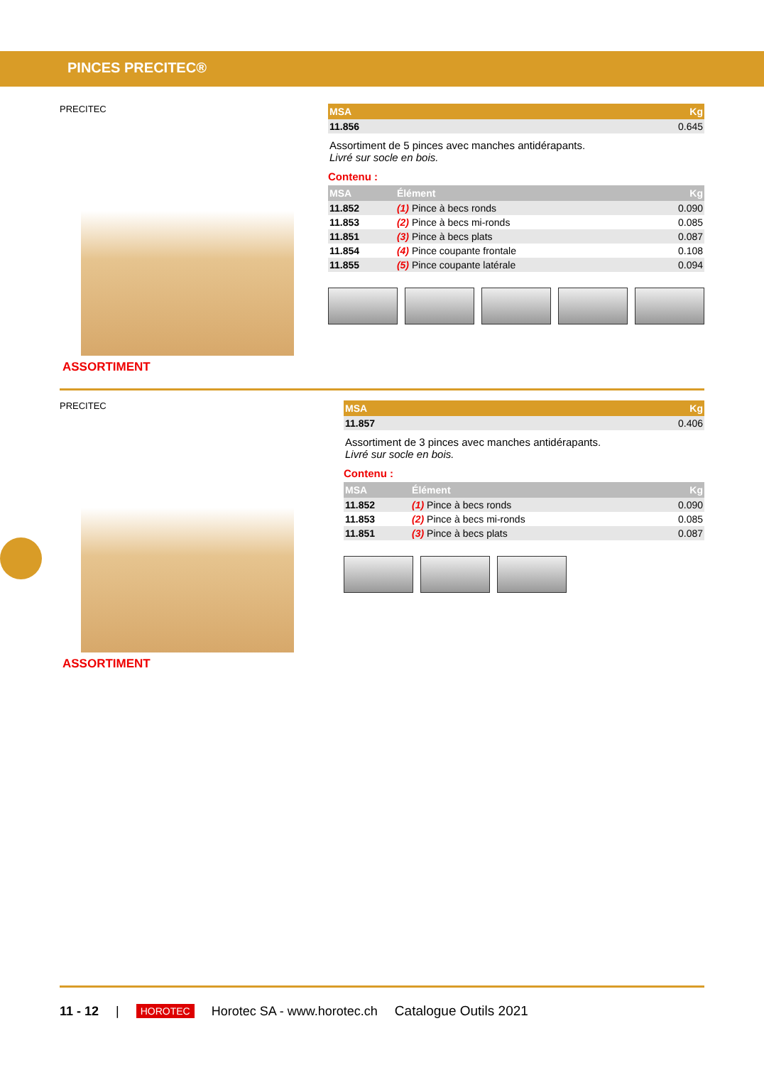PINCES PRECITEC®
PRECITEC
ASSORTIMENT
| MSA | Kg |
| --- | --- |
| 11.856 | 0.645 |
Assortiment de 5 pinces avec manches antidérapants.
Livré sur socle en bois.
Contenu :
| MSA | Élément | Kg |
| --- | --- | --- |
| 11.852 | (1) Pince à becs ronds | 0.090 |
| 11.853 | (2) Pince à becs mi-ronds | 0.085 |
| 11.851 | (3) Pince à becs plats | 0.087 |
| 11.854 | (4) Pince coupante frontale | 0.108 |
| 11.855 | (5) Pince coupante latérale | 0.094 |
PRECITEC
ASSORTIMENT
| MSA | Kg |
| --- | --- |
| 11.857 | 0.406 |
Assortiment de 3 pinces avec manches antidérapants.
Livré sur socle en bois.
Contenu :
| MSA | Élément | Kg |
| --- | --- | --- |
| 11.852 | (1) Pince à becs ronds | 0.090 |
| 11.853 | (2) Pince à becs mi-ronds | 0.085 |
| 11.851 | (3) Pince à becs plats | 0.087 |
11 - 12 | HOROTEC Horotec SA - www.horotec.ch Catalogue Outils 2021